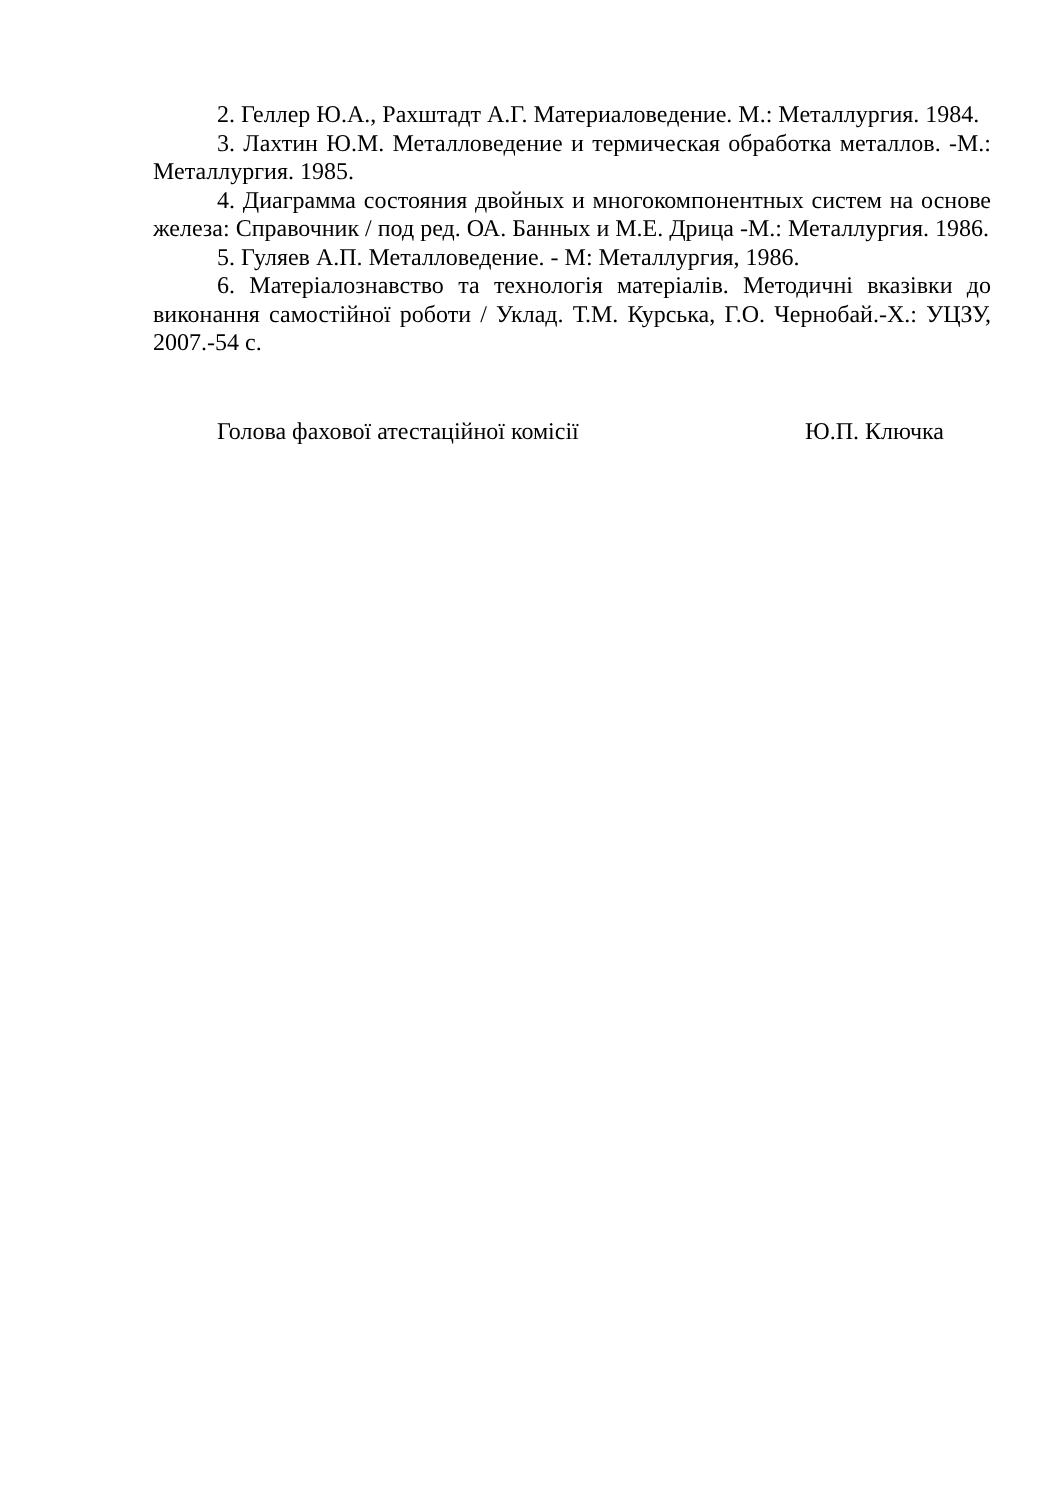2. Геллер Ю.А., Рахштадт А.Г. Материаловедение. М.: Металлургия. 1984.
3. Лахтин Ю.М. Металловедение и термическая обработка металлов. -М.: Металлургия. 1985.
4. Диаграмма состояния двойных и многокомпонентных систем на основе железа: Справочник / под ред. ОА. Банных и М.Е. Дрица -М.: Металлургия. 1986.
5. Гуляев А.П. Металловедение. - М: Металлургия, 1986.
6. Матеріалознавство та технологія матеріалів. Методичні вказівки до виконання самостійної роботи / Уклад. Т.М. Курська, Г.О. Чернобай.-Х.: УЦЗУ, 2007.-54 с.
Голова фахової атестаційної комісії Ю.П. Ключка